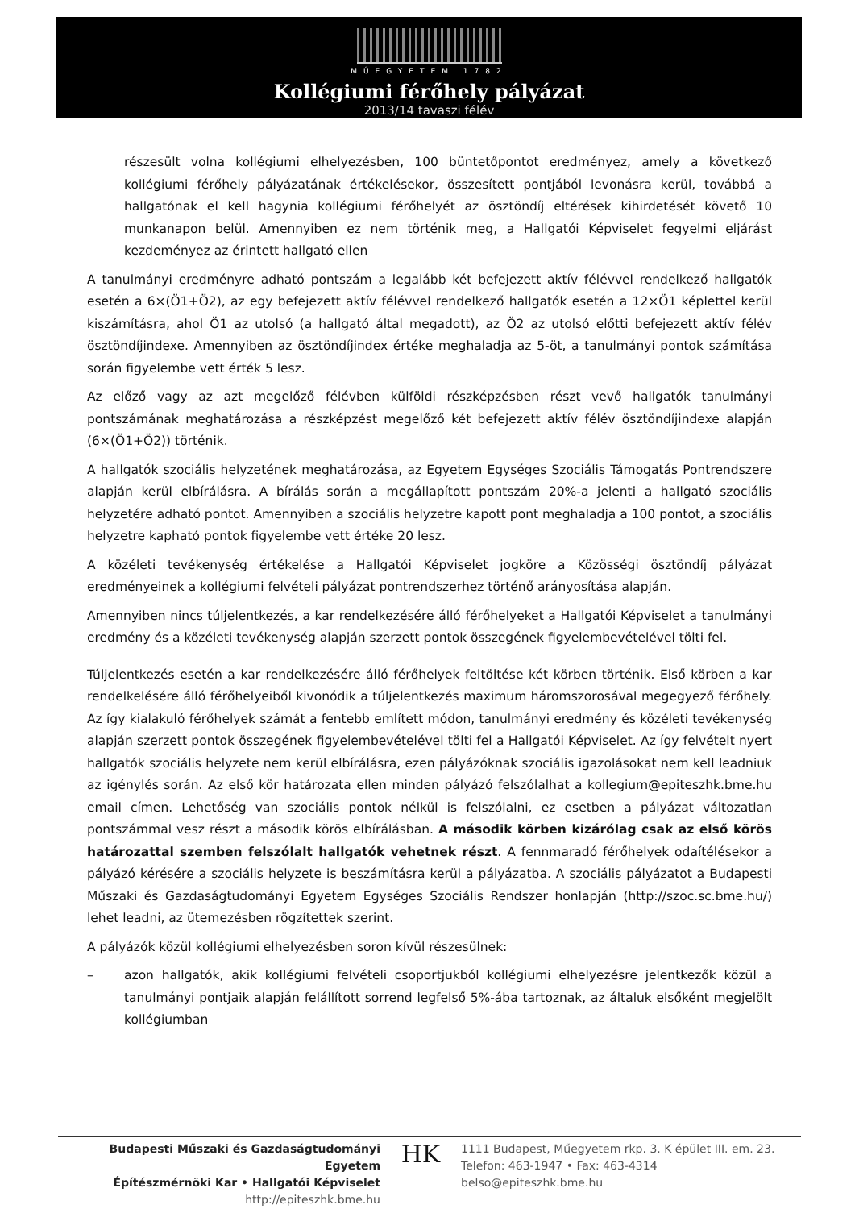MŰEGYETEM 1782
Kollégiumi férőhely pályázat
2013/14 tavaszi félév
részesült volna kollégiumi elhelyezésben, 100 büntetőpontot eredményez, amely a következő kollégiumi férőhely pályázatának értékelésekor, összesített pontjából levonásra kerül, továbbá a hallgatónak el kell hagynia kollégiumi férőhelyét az ösztöndíj eltérések kihirdetését követő 10 munkanapon belül. Amennyiben ez nem történik meg, a Hallgatói Képviselet fegyelmi eljárást kezdeményez az érintett hallgató ellen
A tanulmányi eredményre adható pontszám a legalább két befejezett aktív félévvel rendelkező hallgatók esetén a 6×(Ö1+Ö2), az egy befejezett aktív félévvel rendelkező hallgatók esetén a 12×Ö1 képlettel kerül kiszámításra, ahol Ö1 az utolsó (a hallgató által megadott), az Ö2 az utolsó előtti befejezett aktív félév ösztöndíjindexe. Amennyiben az ösztöndíjindex értéke meghaladja az 5-öt, a tanulmányi pontok számítása során figyelembe vett érték 5 lesz.
Az előző vagy az azt megelőző félévben külföldi részképzésben részt vevő hallgatók tanulmányi pontszámának meghatározása a részképzést megelőző két befejezett aktív félév ösztöndíjindexe alapján (6×(Ö1+Ö2)) történik.
A hallgatók szociális helyzetének meghatározása, az Egyetem Egységes Szociális Támogatás Pontrendszere alapján kerül elbírálásra. A bírálás során a megállapított pontszám 20%-a jelenti a hallgató szociális helyzetére adható pontot. Amennyiben a szociális helyzetre kapott pont meghaladja a 100 pontot, a szociális helyzetre kapható pontok figyelembe vett értéke 20 lesz.
A közéleti tevékenység értékelése a Hallgatói Képviselet jogköre a Közösségi ösztöndíj pályázat eredményeinek a kollégiumi felvételi pályázat pontrendszerhez történő arányosítása alapján.
Amennyiben nincs túljelentkezés, a kar rendelkezésére álló férőhelyeket a Hallgatói Képviselet a tanulmányi eredmény és a közéleti tevékenység alapján szerzett pontok összegének figyelembevételével tölti fel.
Túljelentkezés esetén a kar rendelkezésére álló férőhelyek feltöltése két körben történik. Első körben a kar rendelkelésére álló férőhelyeiből kivonódik a túljelentkezés maximum háromszorosával megegyező férőhely. Az így kialakuló férőhelyek számát a fentebb említett módon, tanulmányi eredmény és közéleti tevékenység alapján szerzett pontok összegének figyelembevételével tölti fel a Hallgatói Képviselet. Az így felvételt nyert hallgatók szociális helyzete nem kerül elbírálásra, ezen pályázóknak szociális igazolásokat nem kell leadniuk az igénylés során. Az első kör határozata ellen minden pályázó felszólalhat a kollegium@epiteszhk.bme.hu email címen. Lehetőség van szociális pontok nélkül is felszólalni, ez esetben a pályázat változatlan pontszámmal vesz részt a második körös elbírálásban. A második körben kizárólag csak az első körös határozattal szemben felszólalt hallgatók vehetnek részt. A fennmaradó férőhelyek odaítélésekor a pályázó kérésére a szociális helyzete is beszámításra kerül a pályázatba. A szociális pályázatot a Budapesti Műszaki és Gazdaságtudományi Egyetem Egységes Szociális Rendszer honlapján (http://szoc.sc.bme.hu/) lehet leadni, az ütemezésben rögzítettek szerint.
A pályázók közül kollégiumi elhelyezésben soron kívül részesülnek:
– azon hallgatók, akik kollégiumi felvételi csoportjukból kollégiumi elhelyezésre jelentkezők közül a tanulmányi pontjaik alapján felállított sorrend legfelső 5%-ába tartoznak, az általuk elsőként megjelölt kollégiumban
Budapesti Műszaki és Gazdaságtudományi Egyetem
Építészmérnöki Kar • Hallgatói Képviselet
http://epiteszhk.bme.hu
HK
1111 Budapest, Műegyetem rkp. 3. K épület III. em. 23.
Telefon: 463-1947 • Fax: 463-4314
belso@epiteszhk.bme.hu